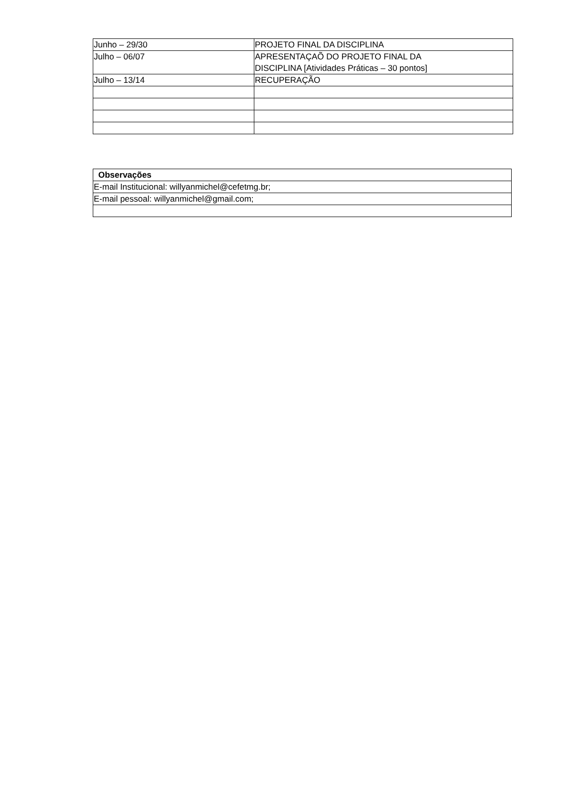| Junho – 29/30 | PROJETO FINAL DA DISCIPLINA |
| Julho – 06/07 | APRESENTAÇAÕ DO PROJETO FINAL DA DISCIPLINA [Atividades Práticas – 30 pontos] |
| Julho – 13/14 | RECUPERAÇÃO |
| Observações |
| --- |
| E-mail Institucional: willyanmichel@cefetmg.br; |
| E-mail pessoal: willyanmichel@gmail.com; |